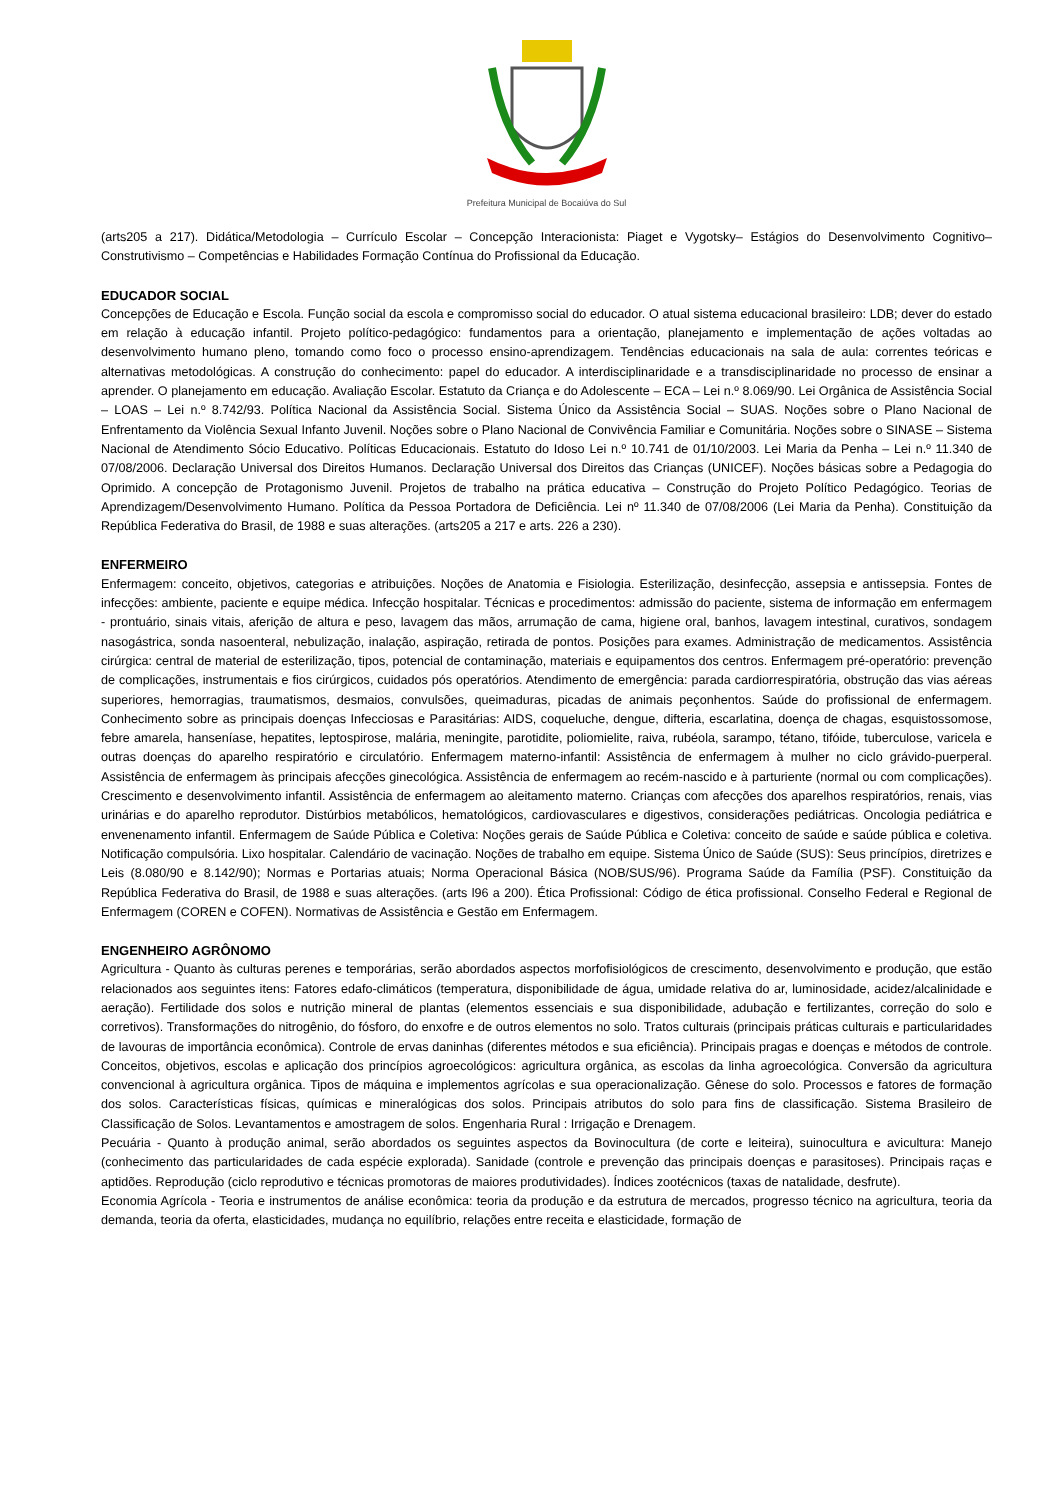Prefeitura Municipal de Bocaiúva do Sul
(arts205 a 217). Didática/Metodologia – Currículo Escolar – Concepção Interacionista: Piaget e Vygotsky– Estágios do Desenvolvimento Cognitivo– Construtivismo – Competências e Habilidades Formação Contínua do Profissional da Educação.
EDUCADOR SOCIAL
Concepções de Educação e Escola. Função social da escola e compromisso social do educador. O atual sistema educacional brasileiro: LDB; dever do estado em relação à educação infantil. Projeto político-pedagógico: fundamentos para a orientação, planejamento e implementação de ações voltadas ao desenvolvimento humano pleno, tomando como foco o processo ensino-aprendizagem. Tendências educacionais na sala de aula: correntes teóricas e alternativas metodológicas. A construção do conhecimento: papel do educador. A interdisciplinaridade e a transdisciplinaridade no processo de ensinar a aprender. O planejamento em educação. Avaliação Escolar. Estatuto da Criança e do Adolescente – ECA – Lei n.º 8.069/90. Lei Orgânica de Assistência Social – LOAS – Lei n.º 8.742/93. Política Nacional da Assistência Social. Sistema Único da Assistência Social – SUAS. Noções sobre o Plano Nacional de Enfrentamento da Violência Sexual Infanto Juvenil. Noções sobre o Plano Nacional de Convivência Familiar e Comunitária. Noções sobre o SINASE – Sistema Nacional de Atendimento Sócio Educativo. Políticas Educacionais. Estatuto do Idoso Lei n.º 10.741 de 01/10/2003. Lei Maria da Penha – Lei n.º 11.340 de 07/08/2006. Declaração Universal dos Direitos Humanos. Declaração Universal dos Direitos das Crianças (UNICEF). Noções básicas sobre a Pedagogia do Oprimido. A concepção de Protagonismo Juvenil. Projetos de trabalho na prática educativa – Construção do Projeto Político Pedagógico. Teorias de Aprendizagem/Desenvolvimento Humano. Política da Pessoa Portadora de Deficiência. Lei nº 11.340 de 07/08/2006 (Lei Maria da Penha). Constituição da República Federativa do Brasil, de 1988 e suas alterações. (arts205 a 217 e arts. 226 a 230).
ENFERMEIRO
Enfermagem: conceito, objetivos, categorias e atribuições. Noções de Anatomia e Fisiologia. Esterilização, desinfecção, assepsia e antissepsia. Fontes de infecções: ambiente, paciente e equipe médica. Infecção hospitalar. Técnicas e procedimentos: admissão do paciente, sistema de informação em enfermagem - prontuário, sinais vitais, aferição de altura e peso, lavagem das mãos, arrumação de cama, higiene oral, banhos, lavagem intestinal, curativos, sondagem nasogástrica, sonda nasoenteral, nebulização, inalação, aspiração, retirada de pontos. Posições para exames. Administração de medicamentos. Assistência cirúrgica: central de material de esterilização, tipos, potencial de contaminação, materiais e equipamentos dos centros. Enfermagem pré-operatório: prevenção de complicações, instrumentais e fios cirúrgicos, cuidados pós operatórios. Atendimento de emergência: parada cardiorrespiratória, obstrução das vias aéreas superiores, hemorragias, traumatismos, desmaios, convulsões, queimaduras, picadas de animais peçonhentos. Saúde do profissional de enfermagem. Conhecimento sobre as principais doenças Infecciosas e Parasitárias: AIDS, coqueluche, dengue, difteria, escarlatina, doença de chagas, esquistossomose, febre amarela, hanseníase, hepatites, leptospirose, malária, meningite, parotidite, poliomielite, raiva, rubéola, sarampo, tétano, tifóide, tuberculose, varicela e outras doenças do aparelho respiratório e circulatório. Enfermagem materno-infantil: Assistência de enfermagem à mulher no ciclo grávido-puerperal. Assistência de enfermagem às principais afecções ginecológica. Assistência de enfermagem ao recém-nascido e à parturiente (normal ou com complicações). Crescimento e desenvolvimento infantil. Assistência de enfermagem ao aleitamento materno. Crianças com afecções dos aparelhos respiratórios, renais, vias urinárias e do aparelho reprodutor. Distúrbios metabólicos, hematológicos, cardiovasculares e digestivos, considerações pediátricas. Oncologia pediátrica e envenenamento infantil. Enfermagem de Saúde Pública e Coletiva: Noções gerais de Saúde Pública e Coletiva: conceito de saúde e saúde pública e coletiva. Notificação compulsória. Lixo hospitalar. Calendário de vacinação. Noções de trabalho em equipe. Sistema Único de Saúde (SUS): Seus princípios, diretrizes e Leis (8.080/90 e 8.142/90); Normas e Portarias atuais; Norma Operacional Básica (NOB/SUS/96). Programa Saúde da Família (PSF). Constituição da República Federativa do Brasil, de 1988 e suas alterações. (arts l96 a 200). Ética Profissional: Código de ética profissional. Conselho Federal e Regional de Enfermagem (COREN e COFEN). Normativas de Assistência e Gestão em Enfermagem.
ENGENHEIRO AGRÔNOMO
Agricultura - Quanto às culturas perenes e temporárias, serão abordados aspectos morfofisiológicos de crescimento, desenvolvimento e produção, que estão relacionados aos seguintes itens: Fatores edafo-climáticos (temperatura, disponibilidade de água, umidade relativa do ar, luminosidade, acidez/alcalinidade e aeração). Fertilidade dos solos e nutrição mineral de plantas (elementos essenciais e sua disponibilidade, adubação e fertilizantes, correção do solo e corretivos). Transformações do nitrogênio, do fósforo, do enxofre e de outros elementos no solo. Tratos culturais (principais práticas culturais e particularidades de lavouras de importância econômica). Controle de ervas daninhas (diferentes métodos e sua eficiência). Principais pragas e doenças e métodos de controle. Conceitos, objetivos, escolas e aplicação dos princípios agroecológicos: agricultura orgânica, as escolas da linha agroecológica. Conversão da agricultura convencional à agricultura orgânica. Tipos de máquina e implementos agrícolas e sua operacionalização. Gênese do solo. Processos e fatores de formação dos solos. Características físicas, químicas e mineralógicas dos solos. Principais atributos do solo para fins de classificação. Sistema Brasileiro de Classificação de Solos. Levantamentos e amostragem de solos. Engenharia Rural : Irrigação e Drenagem.
Pecuária - Quanto à produção animal, serão abordados os seguintes aspectos da Bovinocultura (de corte e leiteira), suinocultura e avicultura: Manejo (conhecimento das particularidades de cada espécie explorada). Sanidade (controle e prevenção das principais doenças e parasitoses). Principais raças e aptidões. Reprodução (ciclo reprodutivo e técnicas promotoras de maiores produtividades). Índices zootécnicos (taxas de natalidade, desfrute).
Economia Agrícola - Teoria e instrumentos de análise econômica: teoria da produção e da estrutura de mercados, progresso técnico na agricultura, teoria da demanda, teoria da oferta, elasticidades, mudança no equilíbrio, relações entre receita e elasticidade, formação de